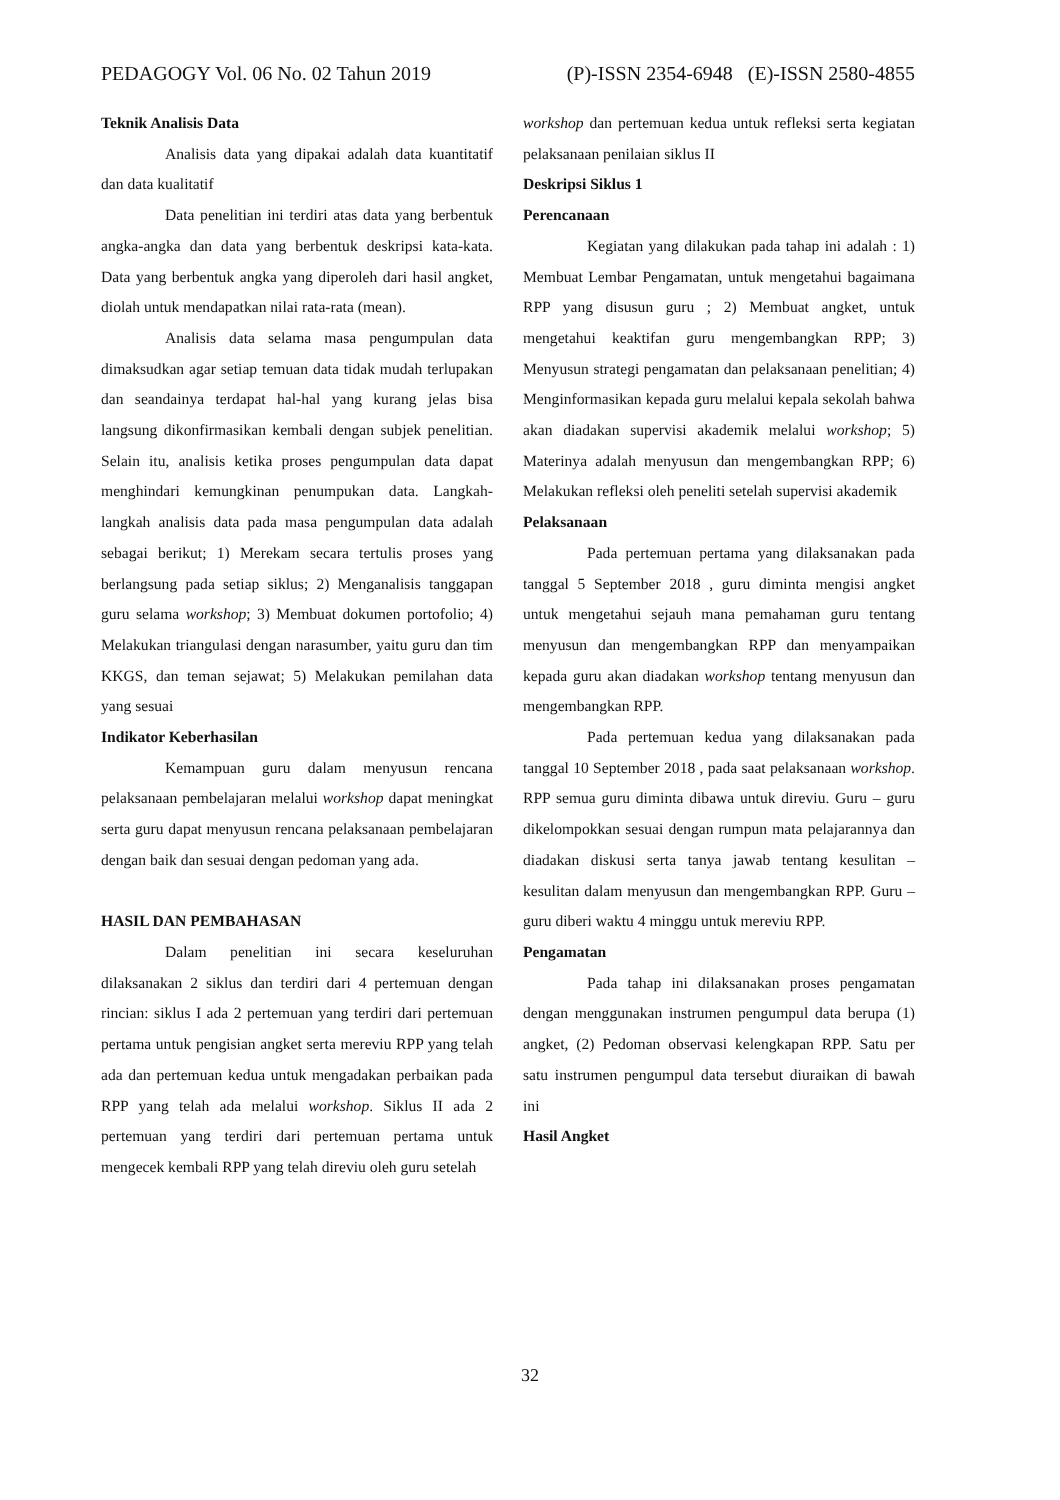PEDAGOGY Vol. 06 No. 02 Tahun 2019 (P)-ISSN 2354-6948 (E)-ISSN 2580-4855
Teknik Analisis Data
Analisis data yang dipakai adalah data kuantitatif dan data kualitatif
Data penelitian ini terdiri atas data yang berbentuk angka-angka dan data yang berbentuk deskripsi kata-kata. Data yang berbentuk angka yang diperoleh dari hasil angket, diolah untuk mendapatkan nilai rata-rata (mean).
Analisis data selama masa pengumpulan data dimaksudkan agar setiap temuan data tidak mudah terlupakan dan seandainya terdapat hal-hal yang kurang jelas bisa langsung dikonfirmasikan kembali dengan subjek penelitian. Selain itu, analisis ketika proses pengumpulan data dapat menghindari kemungkinan penumpukan data. Langkah-langkah analisis data pada masa pengumpulan data adalah sebagai berikut; 1) Merekam secara tertulis proses yang berlangsung pada setiap siklus; 2) Menganalisis tanggapan guru selama workshop; 3) Membuat dokumen portofolio; 4) Melakukan triangulasi dengan narasumber, yaitu guru dan tim KKGS, dan teman sejawat; 5) Melakukan pemilahan data yang sesuai
Indikator Keberhasilan
Kemampuan guru dalam menyusun rencana pelaksanaan pembelajaran melalui workshop dapat meningkat serta guru dapat menyusun rencana pelaksanaan pembelajaran dengan baik dan sesuai dengan pedoman yang ada.
HASIL DAN PEMBAHASAN
Dalam penelitian ini secara keseluruhan dilaksanakan 2 siklus dan terdiri dari 4 pertemuan dengan rincian: siklus I ada 2 pertemuan yang terdiri dari pertemuan pertama untuk pengisian angket serta mereviu RPP yang telah ada dan pertemuan kedua untuk mengadakan perbaikan pada RPP yang telah ada melalui workshop. Siklus II ada 2 pertemuan yang terdiri dari pertemuan pertama untuk mengecek kembali RPP yang telah direviu oleh guru setelah
workshop dan pertemuan kedua untuk refleksi serta kegiatan pelaksanaan penilaian siklus II
Deskripsi Siklus 1
Perencanaan
Kegiatan yang dilakukan pada tahap ini adalah : 1) Membuat Lembar Pengamatan, untuk mengetahui bagaimana RPP yang disusun guru ; 2) Membuat angket, untuk mengetahui keaktifan guru mengembangkan RPP; 3) Menyusun strategi pengamatan dan pelaksanaan penelitian; 4) Menginformasikan kepada guru melalui kepala sekolah bahwa akan diadakan supervisi akademik melalui workshop; 5) Materinya adalah menyusun dan mengembangkan RPP; 6) Melakukan refleksi oleh peneliti setelah supervisi akademik
Pelaksanaan
Pada pertemuan pertama yang dilaksanakan pada tanggal 5 September 2018 , guru diminta mengisi angket untuk mengetahui sejauh mana pemahaman guru tentang menyusun dan mengembangkan RPP dan menyampaikan kepada guru akan diadakan workshop tentang menyusun dan mengembangkan RPP.
Pada pertemuan kedua yang dilaksanakan pada tanggal 10 September 2018 , pada saat pelaksanaan workshop. RPP semua guru diminta dibawa untuk direviu. Guru – guru dikelompokkan sesuai dengan rumpun mata pelajarannya dan diadakan diskusi serta tanya jawab tentang kesulitan – kesulitan dalam menyusun dan mengembangkan RPP. Guru – guru diberi waktu 4 minggu untuk mereviu RPP.
Pengamatan
Pada tahap ini dilaksanakan proses pengamatan dengan menggunakan instrumen pengumpul data berupa (1) angket, (2) Pedoman observasi kelengkapan RPP. Satu per satu instrumen pengumpul data tersebut diuraikan di bawah ini
Hasil Angket
32